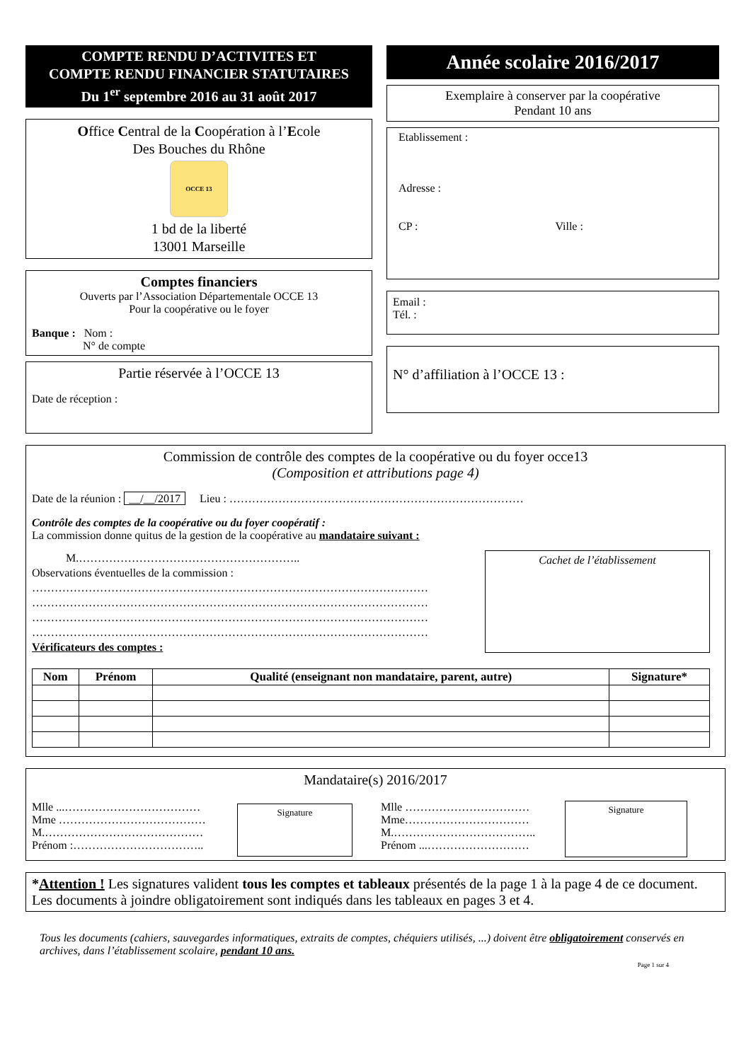COMPTE RENDU D’ACTIVITES ET
COMPTE RENDU FINANCIER STATUTAIRES
Du 1<sup>er</sup> septembre 2016 au 31 août 2017
Office Central de la Coopération à l’Ecole
Des Bouches du Rhône
OCCE 13
1 bd de la liberté
13001 Marseille
Comptes financiers
Ouverts par l’Association Départementale OCCE 13
Pour la coopérative ou le foyer
Banque : Nom :
N° de compte
Partie réservée à l’OCCE 13
Date de réception :
Année scolaire 2016/2017
Exemplaire à conserver par la coopérative
Pendant 10 ans
Etablissement :
Adresse :
CP : Ville :
Email :
Tél. :
N° d’affiliation à l’OCCE 13 :
Commission de contrôle des comptes de la coopérative ou du foyer occe13
(Composition et attributions page 4)
Date de la réunion : __/__/2017 Lieu : ……………………………………………………………………
Contrôle des comptes de la coopérative ou du foyer coopératif :
La commission donne quitus de la gestion de la coopérative au mandataire suivant :
M.…………………………………………………..
Observations éventuelles de la commission :
……………………………………………………………………………………………
……………………………………………………………………………………………
……………………………………………………………………………………………
……………………………………………………………………………………………
Vérificateurs des comptes :
Cachet de l’établissement
| Nom | Prénom | Qualité (enseignant non mandataire, parent, autre) | Signature* |
| --- | --- | --- | --- |
Mandataire(s) 2016/2017
Mlle ...………………………………
Mme …………………………………
M.……………………………………
Prénom :……………………………..
Signature
Mlle ……………………………
Mme……………………………
M.………………………………..
Prénom ...………………………
Signature
*Attention ! Les signatures valident tous les comptes et tableaux présentés de la page 1 à la page 4 de ce document.
Les documents à joindre obligatoirement sont indiqués dans les tableaux en pages 3 et 4.
Tous les documents (cahiers, sauvegardes informatiques, extraits de comptes, chéquiers utilisés, ...) doivent être obligatoirement conservés en archives, dans l’établissement scolaire, pendant 10 ans.
Page 1 sur 4